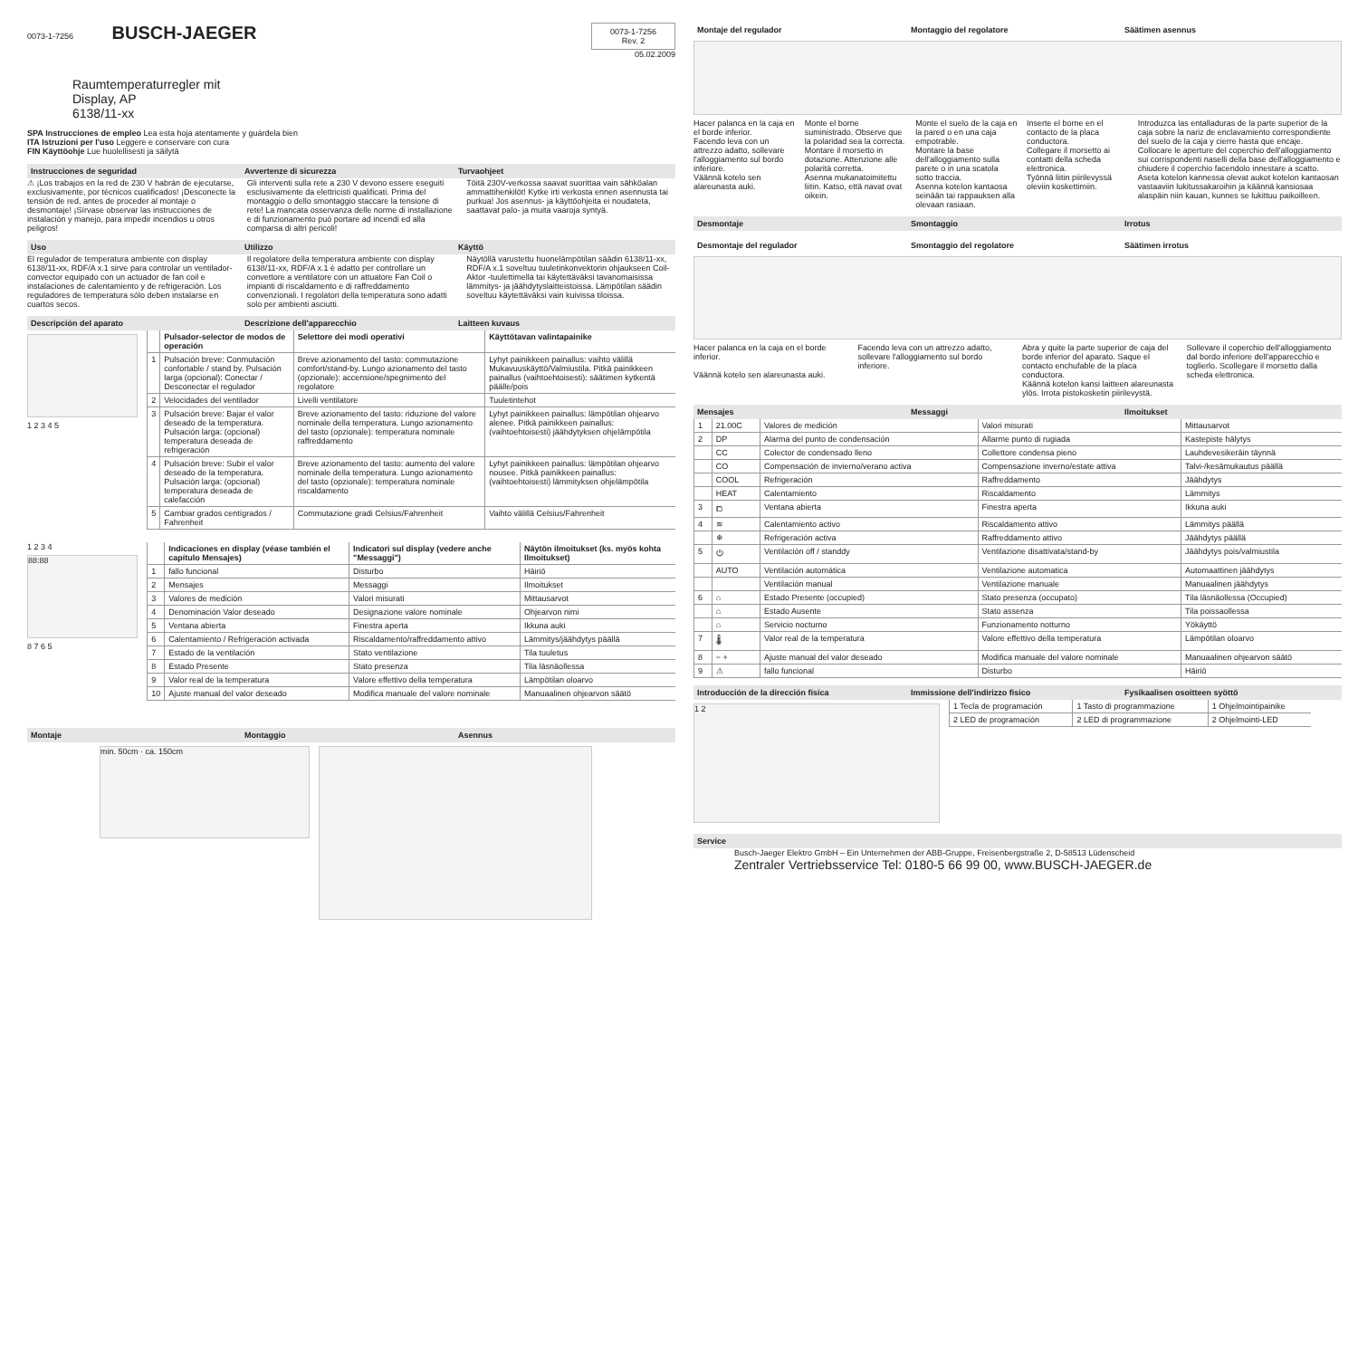0073-1-7256
BUSCH-JAEGER
0073-1-7256
Rev. 2
05.02.2009
Raumtemperaturregler mit
Display, AP
6138/11-xx
SPA Instrucciones de empleo Lea esta hoja atentamente y guárdela bien
ITA Istruzioni per l'uso Leggere e conservare con cura
FIN Käyttöohje Lue huolellisesti ja säilytä
Instrucciones de seguridad Avvertenze di sicurezza Turvaohjeet
⚠ ¡Los trabajos en la red de 230 V habrán de ejecutarse, exclusivamente, por técnicos cualificados! ¡Desconecte la tensión de red, antes de proceder al montaje o desmontaje! ¡Sírvase observar las instrucciones de instalación y manejo, para impedir incendios u otros peligros!
Gli interventi sulla rete a 230 V devono essere eseguiti esclusivamente da elettricisti qualificati. Prima del montaggio o dello smontaggio staccare la tensione di rete! La mancata osservanza delle norme di installazione e di funzionamento può portare ad incendi ed alla comparsa di altri pericoli!
Töitä 230V-verkossa saavat suorittaa vain sähköalan ammattihenkilöt! Kytke irti verkosta ennen asennusta tai purkua! Jos asennus- ja käyttöohjeita ei noudateta, saattavat palo- ja muita vaaroja syntyä.
Uso Utilizzo Käyttö
El regulador de temperatura ambiente con display 6138/11-xx, RDF/A x.1 sirve para controlar un ventilador-convector equipado con un actuador de fan coil e instalaciones de calentamiento y de refrigeración. Los reguladores de temperatura sólo deben instalarse en cuartos secos.
Il regolatore della temperatura ambiente con display 6138/11-xx, RDF/A x.1 è adatto per controllare un convettore a ventilatore con un attuatore Fan Coil o impianti di riscaldamento e di raffreddamento convenzionali. I regolatori della temperatura sono adatti solo per ambienti asciutti.
Näytöllä varustettu huonelämpötilan säädin 6138/11-xx, RDF/A x.1 soveltuu tuuletinkonvektorin ohjaukseen Coil-Aktor -tuulettimella tai käytettäväksi tavanomaisissa lämmitys- ja jäähdytyslaitteistoissa. Lämpötilan säädin soveltuu käytettäväksi vain kuivissa tiloissa.
Descripción del aparato Descrizione dell'apparecchio Laitteen kuvaus
1 2 3 4 5
| | Pulsador-selector de modos de operación | Selettore dei modi operativi | Käyttötavan valintapainike |
| --- | --- | --- | --- |
| 1 | Pulsación breve: Conmutación confortable / stand by. Pulsación larga (opcional): Conectar / Desconectar el regulador | Breve azionamento del tasto: commutazione comfort/stand-by. Lungo azionamento del tasto (opzionale): accensione/spegnimento del regolatore | Lyhyt painikkeen painallus: vaihto välillä Mukavuuskäyttö/Valmiustila. Pitkä painikkeen painallus (vaihtoehtoisesti): säätimen kytkentä päälle/pois |
| 2 | Velocidades del ventilador | Livelli ventilatore | Tuuletintehot |
| 3 | Pulsación breve: Bajar el valor deseado de la temperatura. Pulsación larga: (opcional) temperatura deseada de refrigeración | Breve azionamento del tasto: riduzione del valore nominale della temperatura. Lungo azionamento del tasto (opzionale): temperatura nominale raffreddamento | Lyhyt painikkeen painallus: lämpötilan ohjearvo alenee. Pitkä painikkeen painallus: (vaihtoehtoisesti) jäähdytyksen ohjelämpötila |
| 4 | Pulsación breve: Subir el valor deseado de la temperatura. Pulsación larga: (opcional) temperatura deseada de calefacción | Breve azionamento del tasto: aumento del valore nominale della temperatura. Lungo azionamento del tasto (opzionale): temperatura nominale riscaldamento | Lyhyt painikkeen painallus: lämpötilan ohjearvo nousee. Pitkä painikkeen painallus: (vaihtoehtoisesti) lämmityksen ohjelämpötila |
| 5 | Cambiar grados centígrados / Fahrenheit | Commutazione gradi Celsius/Fahrenheit | Vaihto välillä Celsius/Fahrenheit |
1 2 3 4
88:88
8 7 6 5
| | Indicaciones en display (véase también el capítulo Mensajes) | Indicatori sul display (vedere anche "Messaggi") | Näytön ilmoitukset (ks. myös kohta Ilmoitukset) |
| --- | --- | --- | --- |
| 1 | fallo funcional | Disturbo | Häiriö |
| 2 | Mensajes | Messaggi | Ilmoitukset |
| 3 | Valores de medición | Valori misurati | Mittausarvot |
| 4 | Denominación Valor deseado | Designazione valore nominale | Ohjearvon nimi |
| 5 | Ventana abierta | Finestra aperta | Ikkuna auki |
| 6 | Calentamiento / Refrigeración activada | Riscaldamento/raffreddamento attivo | Lämmitys/jäähdytys päällä |
| 7 | Estado de la ventilación | Stato ventilazione | Tila tuuletus |
| 8 | Estado Presente | Stato presenza | Tila läsnäollessa |
| 9 | Valor real de la temperatura | Valore effettivo della temperatura | Lämpötilan oloarvo |
| 10 | Ajuste manual del valor deseado | Modifica manuale del valore nominale | Manuaalinen ohjearvon säätö |
Montaje Montaggio Asennus
min. 50cm · ca. 150cm
Montaje del regulador Montaggio del regolatore Säätimen asennus
Hacer palanca en la caja en el borde inferior.
Facendo leva con un attrezzo adatto, sollevare l'alloggiamento sul bordo inferiore.
Väännä kotelo sen alareunasta auki.
Monte el borne suministrado. Observe que la polaridad sea la correcta.
Montare il morsetto in dotazione. Attenzione alle polarità corretta.
Asenna mukanatoimitettu liitin. Katso, että navat ovat oikein.
Monte el suelo de la caja en la pared o en una caja empotrable.
Montare la base dell'alloggiamento sulla parete o in una scatola sotto traccia.
Asenna kotelon kantaosa seinään tai rappauksen alla olevaan rasiaan.
Inserte el borne en el contacto de la placa conductora.
Collegare il morsetto ai contatti della scheda elettronica.
Työnnä liitin piirilevyssä oleviin koskettimiin.
Introduzca las entalladuras de la parte superior de la caja sobre la nariz de enclavamiento correspondiente del suelo de la caja y cierre hasta que encaje.
Collocare le aperture del coperchio dell'alloggiamento sui corrispondenti naselli della base dell'alloggiamento e chiudere il coperchio facendolo innestare a scatto.
Aseta kotelon kannessa olevat aukot kotelon kantaosan vastaaviin lukitussakaroihin ja käännä kansiosaa alaspäin niin kauan, kunnes se lukittuu paikoilleen.
Desmontaje Smontaggio Irrotus
Desmontaje del regulador Smontaggio del regolatore Säätimen irrotus
Hacer palanca en la caja en el borde inferior.
Väännä kotelo sen alareunasta auki.
Facendo leva con un attrezzo adatto, sollevare l'alloggiamento sul bordo inferiore.
Abra y quite la parte superior de caja del borde inferior del aparato. Saque el contacto enchufable de la placa conductora.
Käännä kotelon kansi laitteen alareunasta ylös. Irrota pistokosketin piirilevystä.
Sollevare il coperchio dell'alloggiamento dal bordo inferiore dell'apparecchio e toglierlo. Scollegare il morsetto dalla scheda elettronica.
Mensajes Messaggi Ilmoitukset
| 1 | 21.00C | Valores de medición | Valori misurati | Mittausarvot |
| 2 | DP | Alarma del punto de condensación | Allarme punto di rugiada | Kastepiste hälytys |
| | CC | Colector de condensado lleno | Collettore condensa pieno | Lauhdevesikeräin täynnä |
| | CO | Compensación de invierno/verano activa | Compensazione inverno/estate attiva | Talvi-/kesämukautus päällä |
| | COOL | Refrigeración | Raffreddamento | Jäähdytys |
| | HEAT | Calentamiento | Riscaldamento | Lämmitys |
| 3 | ⧠ | Ventana abierta | Finestra aperta | Ikkuna auki |
| 4 | ≋ | Calentamiento activo | Riscaldamento attivo | Lämmitys päällä |
| | ❄ | Refrigeración activa | Raffreddamento attivo | Jäähdytys päällä |
| 5 | ⏻ | Ventilación off / standdy | Ventilazione disattivata/stand-by | Jäähdytys pois/valmiustila |
| | AUTO | Ventilación automática | Ventilazione automatica | Automaattinen jäähdytys |
| | | Ventilación manual | Ventilazione manuale | Manuaalinen jäähdytys |
| 6 | ⌂ | Estado Presente (occupied) | Stato presenza (occupato) | Tila läsnäollessa (Occupied) |
| | ⌂ | Estado Ausente | Stato assenza | Tila poissaollessa |
| | ⌂ | Servicio nocturno | Funzionamento notturno | Yökäyttö |
| 7 | 🌡 | Valor real de la temperatura | Valore effettivo della temperatura | Lämpötilan oloarvo |
| 8 | − + | Ajuste manual del valor deseado | Modifica manuale del valore nominale | Manuaalinen ohjearvon säätö |
| 9 | ⚠ | fallo funcional | Disturbo | Häiriö |
Introducción de la dirección física Immissione dell'indirizzo fisico Fysikaalisen osoitteen syöttö
1 2
| 1 Tecla de programación | 1 Tasto di programmazione | 1 Ohjelmointipainike |
| 2 LED de programación | 2 LED di programmazione | 2 Ohjelmointi-LED |
Service
Busch-Jaeger Elektro GmbH – Ein Unternehmen der ABB-Gruppe, Freisenbergstraße 2, D-58513 Lüdenscheid
Zentraler Vertriebsservice Tel: 0180-5 66 99 00, www.BUSCH-JAEGER.de